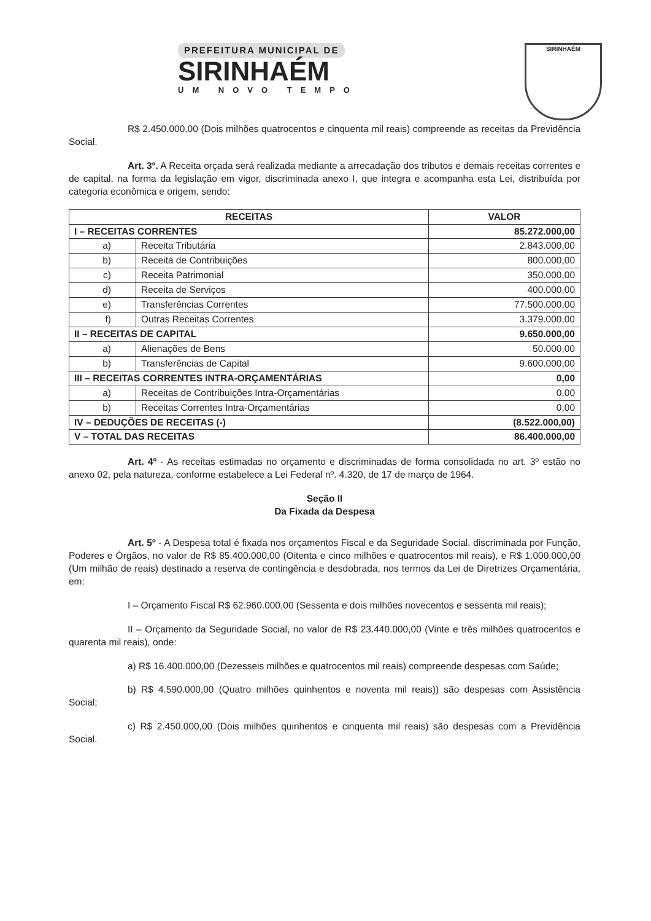PREFEITURA MUNICIPAL DE
SIRINHAÉM
UM NOVO TEMPO
SIRINHAÉM
R$ 2.450.000,00 (Dois milhões quatrocentos e cinquenta mil reais) compreende as receitas da Previdência Social.
Art. 3º. A Receita orçada será realizada mediante a arrecadação dos tributos e demais receitas correntes e de capital, na forma da legislação em vigor, discriminada anexo I, que integra e acompanha esta Lei, distribuída por categoria econômica e origem, sendo:
| RECEITAS | | VALOR |
| --- | --- | --- |
| I – RECEITAS CORRENTES | | 85.272.000,00 |
| a) | Receita Tributária | 2.843.000,00 |
| b) | Receita de Contribuições | 800.000,00 |
| c) | Receita Patrimonial | 350.000,00 |
| d) | Receita de Serviços | 400.000,00 |
| e) | Transferências Correntes | 77.500.000,00 |
| f) | Outras Receitas Correntes | 3.379.000,00 |
| II – RECEITAS DE CAPITAL | | 9.650.000,00 |
| a) | Alienações de Bens | 50.000,00 |
| b) | Transferências de Capital | 9.600.000,00 |
| III – RECEITAS CORRENTES INTRA-ORÇAMENTÁRIAS | | 0,00 |
| a) | Receitas de Contribuições Intra-Orçamentárias | 0,00 |
| b) | Receitas Correntes Intra-Orçamentárias | 0,00 |
| IV – DEDUÇÕES DE RECEITAS (-) | | (8.522.000,00) |
| V – TOTAL DAS RECEITAS | | 86.400.000,00 |
Art. 4º - As receitas estimadas no orçamento e discriminadas de forma consolidada no art. 3º estão no anexo 02, pela natureza, conforme estabelece a Lei Federal nº. 4.320, de 17 de março de 1964.
Seção II
Da Fixada da Despesa
Art. 5º - A Despesa total é fixada nos orçamentos Fiscal e da Seguridade Social, discriminada por Função, Poderes e Órgãos, no valor de R$ 85.400.000,00 (Oitenta e cinco milhões e quatrocentos mil reais), e R$ 1.000.000,00 (Um milhão de reais) destinado a reserva de contingência e desdobrada, nos termos da Lei de Diretrizes Orçamentária, em:
I – Orçamento Fiscal R$ 62.960.000,00 (Sessenta e dois milhões novecentos e sessenta mil reais);
II – Orçamento da Seguridade Social, no valor de R$ 23.440.000,00 (Vinte e três milhões quatrocentos e quarenta mil reais), onde:
a) R$ 16.400.000,00 (Dezesseis milhões e quatrocentos mil reais) compreende despesas com Saúde;
b) R$ 4.590.000,00 (Quatro milhões quinhentos e noventa mil reais)) são despesas com Assistência Social;
c) R$ 2.450.000,00 (Dois milhões quinhentos e cinquenta mil reais) são despesas com a Previdência Social.